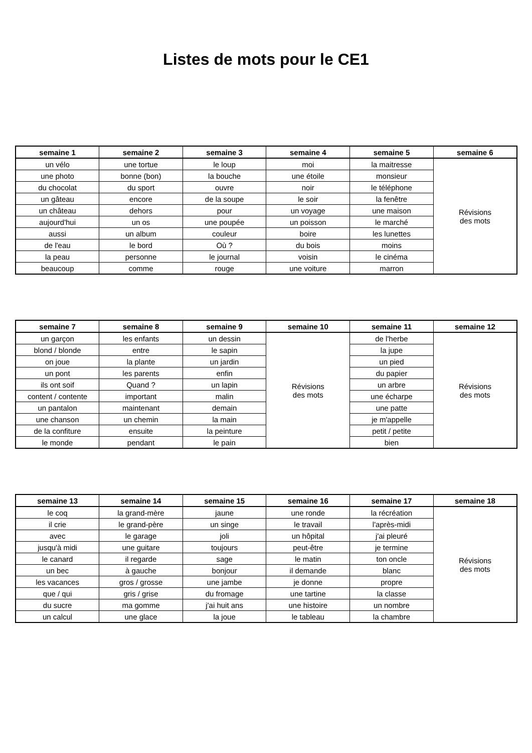Listes de mots pour le CE1
| semaine 1 | semaine 2 | semaine 3 | semaine 4 | semaine 5 | semaine 6 |
| --- | --- | --- | --- | --- | --- |
| un vélo | une tortue | le loup | moi | la maitresse | Révisions des mots |
| une photo | bonne (bon) | la bouche | une étoile | monsieur | |
| du chocolat | du sport | ouvre | noir | le téléphone | |
| un gâteau | encore | de la soupe | le soir | la fenêtre | |
| un château | dehors | pour | un voyage | une maison | |
| aujourd'hui | un os | une poupée | un poisson | le marché | |
| aussi | un album | couleur | boire | les lunettes | |
| de l'eau | le bord | Où ? | du bois | moins | |
| la peau | personne | le journal | voisin | le cinéma | |
| beaucoup | comme | rouge | une voiture | marron | |
| semaine 7 | semaine 8 | semaine 9 | semaine 10 | semaine 11 | semaine 12 |
| --- | --- | --- | --- | --- | --- |
| un garçon | les enfants | un dessin | Révisions des mots | de l'herbe | Révisions des mots |
| blond / blonde | entre | le sapin | | la jupe | |
| on joue | la plante | un jardin | | un pied | |
| un pont | les parents | enfin | | du papier | |
| ils ont soif | Quand ? | un lapin | | un arbre | |
| content / contente | important | malin | | une écharpe | |
| un pantalon | maintenant | demain | | une patte | |
| une chanson | un chemin | la main | | je m'appelle | |
| de la confiture | ensuite | la peinture | | petit / petite | |
| le monde | pendant | le pain | | bien | |
| semaine 13 | semaine 14 | semaine 15 | semaine 16 | semaine 17 | semaine 18 |
| --- | --- | --- | --- | --- | --- |
| le coq | la grand-mère | jaune | une ronde | la récréation | Révisions des mots |
| il crie | le grand-père | un singe | le travail | l'après-midi | |
| avec | le garage | joli | un hôpital | j'ai pleuré | |
| jusqu'à midi | une guitare | toujours | peut-être | je termine | |
| le canard | il regarde | sage | le matin | ton oncle | |
| un bec | à gauche | bonjour | il demande | blanc | |
| les vacances | gros / grosse | une jambe | je donne | propre | |
| que / qui | gris / grise | du fromage | une tartine | la classe | |
| du sucre | ma gomme | j'ai huit ans | une histoire | un nombre | |
| un calcul | une glace | la joue | le tableau | la chambre | |